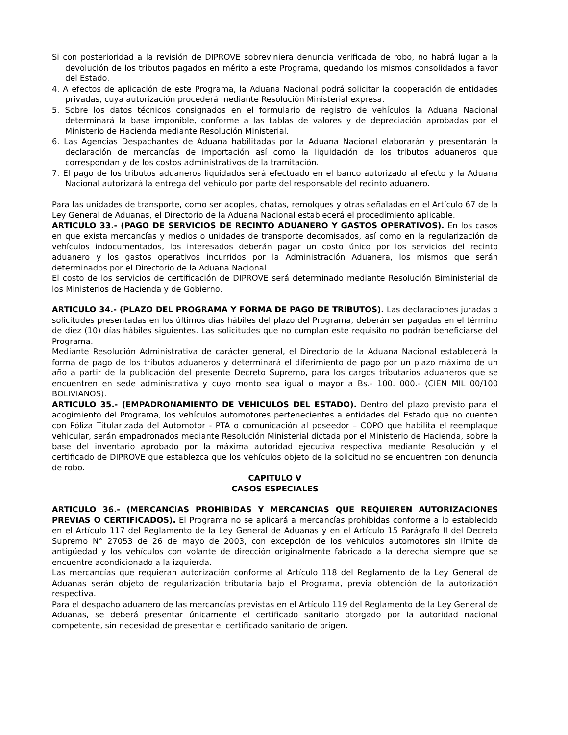Si con posterioridad a la revisión de DIPROVE sobreviniera denuncia verificada de robo, no habrá lugar a la devolución de los tributos pagados en mérito a este Programa, quedando los mismos consolidados a favor del Estado.
4. A efectos de aplicación de este Programa, la Aduana Nacional podrá solicitar la cooperación de entidades privadas, cuya autorización procederá mediante Resolución Ministerial expresa.
5. Sobre los datos técnicos consignados en el formulario de registro de vehículos la Aduana Nacional determinará la base imponible, conforme a las tablas de valores y de depreciación aprobadas por el Ministerio de Hacienda mediante Resolución Ministerial.
6. Las Agencias Despachantes de Aduana habilitadas por la Aduana Nacional elaborarán y presentarán la declaración de mercancías de importación así como la liquidación de los tributos aduaneros que correspondan y de los costos administrativos de la tramitación.
7. El pago de los tributos aduaneros liquidados será efectuado en el banco autorizado al efecto y la Aduana Nacional autorizará la entrega del vehículo por parte del responsable del recinto aduanero.
Para las unidades de transporte, como ser acoples, chatas, remolques y otras señaladas en el Artículo 67 de la Ley General de Aduanas, el Directorio de la Aduana Nacional establecerá el procedimiento aplicable.
ARTICULO 33.- (PAGO DE SERVICIOS DE RECINTO ADUANERO Y GASTOS OPERATIVOS). En los casos en que exista mercancías y medios o unidades de transporte decomisados, así como en la regularización de vehículos indocumentados, los interesados deberán pagar un costo único por los servicios del recinto aduanero y los gastos operativos incurridos por la Administración Aduanera, los mismos que serán determinados por el Directorio de la Aduana Nacional
El costo de los servicios de certificación de DIPROVE será determinado mediante Resolución Biministerial de los Ministerios de Hacienda y de Gobierno.
ARTICULO 34.- (PLAZO DEL PROGRAMA Y FORMA DE PAGO DE TRIBUTOS). Las declaraciones juradas o solicitudes presentadas en los últimos días hábiles del plazo del Programa, deberán ser pagadas en el término de diez (10) días hábiles siguientes. Las solicitudes que no cumplan este requisito no podrán beneficiarse del Programa.
Mediante Resolución Administrativa de carácter general, el Directorio de la Aduana Nacional establecerá la forma de pago de los tributos aduaneros y determinará el diferimiento de pago por un plazo máximo de un año a partir de la publicación del presente Decreto Supremo, para los cargos tributarios aduaneros que se encuentren en sede administrativa y cuyo monto sea igual o mayor a Bs.- 100. 000.- (CIEN MIL 00/100 BOLIVIANOS).
ARTICULO 35.- (EMPADRONAMIENTO DE VEHICULOS DEL ESTADO). Dentro del plazo previsto para el acogimiento del Programa, los vehículos automotores pertenecientes a entidades del Estado que no cuenten con Póliza Titularizada del Automotor - PTA o comunicación al poseedor – COPO que habilita el reemplaque vehicular, serán empadronados mediante Resolución Ministerial dictada por el Ministerio de Hacienda, sobre la base del inventario aprobado por la máxima autoridad ejecutiva respectiva mediante Resolución y el certificado de DIPROVE que establezca que los vehículos objeto de la solicitud no se encuentren con denuncia de robo.
CAPITULO V
CASOS ESPECIALES
ARTICULO 36.- (MERCANCIAS PROHIBIDAS Y MERCANCIAS QUE REQUIEREN AUTORIZACIONES PREVIAS O CERTIFICADOS). El Programa no se aplicará a mercancías prohibidas conforme a lo establecido en el Artículo 117 del Reglamento de la Ley General de Aduanas y en el Artículo 15 Parágrafo II del Decreto Supremo N° 27053 de 26 de mayo de 2003, con excepción de los vehículos automotores sin límite de antigüedad y los vehículos con volante de dirección originalmente fabricado a la derecha siempre que se encuentre acondicionado a la izquierda.
Las mercancías que requieran autorización conforme al Artículo 118 del Reglamento de la Ley General de Aduanas serán objeto de regularización tributaria bajo el Programa, previa obtención de la autorización respectiva.
Para el despacho aduanero de las mercancías previstas en el Artículo 119 del Reglamento de la Ley General de Aduanas, se deberá presentar únicamente el certificado sanitario otorgado por la autoridad nacional competente, sin necesidad de presentar el certificado sanitario de origen.